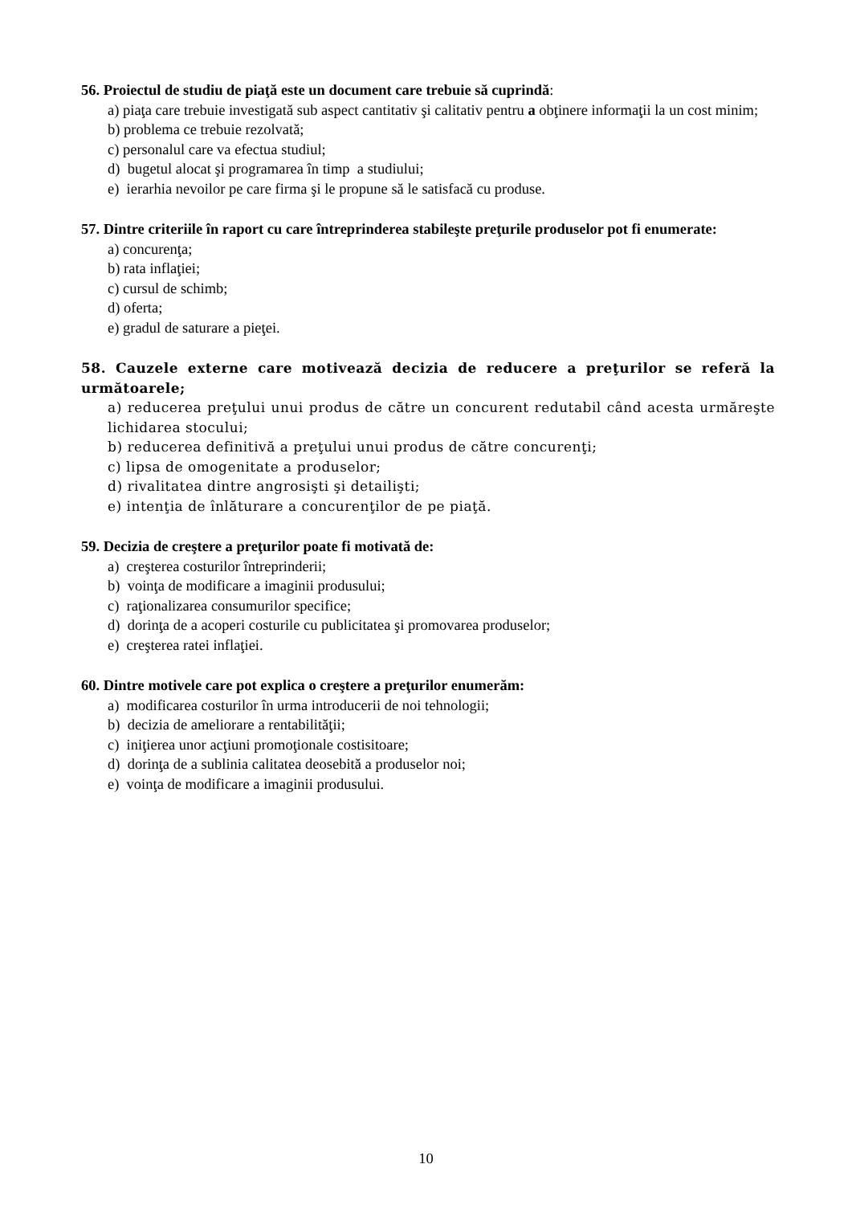56. Proiectul de studiu de piaţă este un document care trebuie să cuprindă:
a) piaţa care trebuie investigată sub aspect cantitativ şi calitativ pentru a obţinere informaţii la un cost minim;
b) problema ce trebuie rezolvată;
c) personalul care va efectua studiul;
d) bugetul alocat şi programarea în timp a studiului;
e) ierarhia nevoilor pe care firma şi le propune să le satisfacă cu produse.
57. Dintre criteriile în raport cu care întreprinderea stabileşte preţurile produselor pot fi enumerate:
a) concurenţa;
b) rata inflaţiei;
c) cursul de schimb;
d) oferta;
e) gradul de saturare a pieţei.
58. Cauzele externe care motivează decizia de reducere a preţurilor se referă la următoarele;
a) reducerea preţului unui produs de către un concurent redutabil când acesta urmăreşte lichidarea stocului;
b) reducerea definitivă a preţului unui produs de către concurenţi;
c) lipsa de omogenitate a produselor;
d) rivalitatea dintre angrosişti şi detailişti;
e) intenţia de înlăturare a concurenţilor de pe piaţă.
59. Decizia de creştere a preţurilor poate fi motivată de:
a) creşterea costurilor întreprinderii;
b) voinţa de modificare a imaginii produsului;
c) raţionalizarea consumurilor specifice;
d) dorinţa de a acoperi costurile cu publicitatea şi promovarea produselor;
e) creşterea ratei inflaţiei.
60. Dintre motivele care pot explica o creştere a preţurilor enumerăm:
a) modificarea costurilor în urma introducerii de noi tehnologii;
b) decizia de ameliorare a rentabilităţii;
c) iniţierea unor acţiuni promoţionale costisitoare;
d) dorinţa de a sublinia calitatea deosebită a produselor noi;
e) voinţa de modificare a imaginii produsului.
10